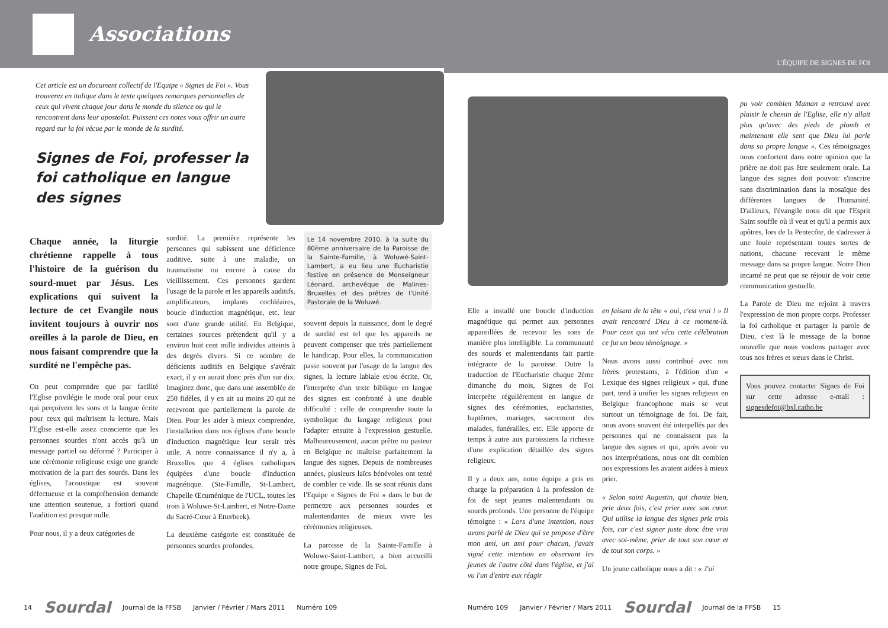Associations
Cet article est un document collectif de l'Equipe « Signes de Foi ». Vous trouverez en italique dans le texte quelques remarques personnelles de ceux qui vivent chaque jour dans le monde du silence ou qui le rencontrent dans leur apostolat. Puissent ces notes vous offrir un autre regard sur la foi vécue par le monde de la surdité.
Signes de Foi, professer la foi catholique en langue des signes
Chaque année, la liturgie chrétienne rappelle à tous l'histoire de la guérison du sourd-muet par Jésus. Les explications qui suivent la lecture de cet Evangile nous invitent toujours à ouvrir nos oreilles à la parole de Dieu, en nous faisant comprendre que la surdité ne l'empêche pas.
On peut comprendre que par facilité l'Eglise privilégie le mode oral pour ceux qui perçoivent les sons et la langue écrite pour ceux qui maîtrisent la lecture. Mais l'Eglise est-elle assez consciente que les personnes sourdes n'ont accès qu'à un message partiel ou déformé ? Participer à une cérémonie religieuse exige une grande motivation de la part des sourds. Dans les églises, l'acoustique est souvent défectueuse et la compréhension demande une attention soutenue, a fortiori quand l'audition est presque nulle.
Pour nous, il y a deux catégories de
surdité. La première représente les personnes qui subissent une déficience auditive, suite à une maladie, un traumatisme ou encore à cause du vieillissement. Ces personnes gardent l'usage de la parole et les appareils auditifs, amplificateurs, implants cochléaires, boucle d'induction magnétique, etc. leur sont d'une grande utilité. En Belgique, certaines sources prétendent qu'il y a environ huit cent mille individus atteints à des degrés divers. Si ce nombre de déficients auditifs en Belgique s'avérait exact, il y en aurait donc près d'un sur dix. Imaginez donc, que dans une assemblée de 250 fidèles, il y en ait au moins 20 qui ne recevront que partiellement la parole de Dieu. Pour les aider à mieux comprendre, l'installation dans nos églises d'une boucle d'induction magnétique leur serait très utile. A notre connaissance il n'y a, à Bruxelles que 4 églises catholiques équipées d'une boucle d'induction magnétique. (Ste-Famille, St-Lambert, Chapelle Œcuménique de l'UCL, toutes les trois à Woluwe-St-Lambert, et Notre-Dame du Sacré-Cœur à Etterbeek).
La deuxième catégorie est constituée de personnes sourdes profondes,
Le 14 novembre 2010, à la suite du 80ème anniversaire de la Paroisse de la Sainte-Famille, à Woluwé-Saint-Lambert, a eu lieu une Eucharistie festive en présence de Monseigneur Léonard, archevêque de Malines-Bruxelles et des prêtres de l'Unité Pastorale de la Woluwé.
souvent depuis la naissance, dont le degré de surdité est tel que les appareils ne peuvent compenser que très partiellement le handicap. Pour elles, la communication passe souvent par l'usage de la langue des signes, la lecture labiale et/ou écrite. Or, l'interprète d'un texte biblique en langue des signes est confronté à une double difficulté : celle de comprendre toute la symbolique du langage religieux pour l'adapter ensuite à l'expression gestuelle. Malheureusement, aucun prêtre ou pasteur en Belgique ne maîtrise parfaitement la langue des signes. Depuis de nombreuses années, plusieurs laïcs bénévoles ont tenté de combler ce vide. Ils se sont réunis dans l'Equipe « Signes de Foi » dans le but de permettre aux personnes sourdes et malentendantes de mieux vivre les cérémonies religieuses.
La paroisse de la Sainte-Famille à Woluwe-Saint-Lambert, a bien accueilli notre groupe, Signes de Foi.
14 Sourdal Journal de la FFSB Janvier / Février / Mars 2011 Numéro 109
L'ÉQUIPE DE SIGNES DE FOI
Elle a installé une boucle d'induction magnétique qui permet aux personnes appareillées de recevoir les sons de manière plus intelligible. La communauté des sourds et malentendants fait partie intégrante de la paroisse. Outre la traduction de l'Eucharistie chaque 2ème dimanche du mois, Signes de Foi interprète régulièrement en langue de signes des cérémonies, eucharisties, baptêmes, mariages, sacrement des malades, funérailles, etc. Elle apporte de temps à autre aux paroissiens la richesse d'une explication détaillée des signes religieux.
Il y a deux ans, notre équipe a pris en charge la préparation à la profession de foi de sept jeunes malentendants ou sourds profonds. Une personne de l'équipe témoigne : « Lors d'une intention, nous avons parlé de Dieu qui se propose d'être mon ami, un ami pour chacun, j'avais signé cette intention en observant les jeunes de l'autre côté dans l'église, et j'ai vu l'un d'entre eux réagir
en faisant de la tête « oui, c'est vrai ! » Il avait rencontré Dieu à ce moment-là. Pour ceux qui ont vécu cette célébration ce fut un beau témoignage. »
Nous avons aussi contribué avec nos frères protestants, à l'édition d'un « Lexique des signes religieux » qui, d'une part, tend à unifier les signes religieux en Belgique francophone mais se veut surtout un témoignage de foi. De fait, nous avons souvent été interpellés par des personnes qui ne connaissent pas la langue des signes et qui, après avoir vu nos interprétations, nous ont dit combien nos expressions les avaient aidées à mieux prier.
« Selon saint Augustin, qui chante bien, prie deux fois, c'est prier avec son cœur. Qui utilise la langue des signes prie trois fois, car c'est signer juste donc être vrai avec soi-même, prier de tout son cœur et de tout son corps. »
Un jeune catholique nous a dit : « J'ai
pu voir combien Maman a retrouvé avec plaisir le chemin de l'Eglise, elle n'y allait plus qu'avec des pieds de plomb et maintenant elle sent que Dieu lui parle dans sa propre langue ». Ces témoignages nous confortent dans notre opinion que la prière ne doit pas être seulement orale. La langue des signes doit pouvoir s'inscrire sans discrimination dans la mosaïque des différentes langues de l'humanité. D'ailleurs, l'évangile nous dit que l'Esprit Saint souffle où il veut et qu'il a permis aux apôtres, lors de la Pentecôte, de s'adresser à une foule représentant toutes sortes de nations, chacune recevant le même message dans sa propre langue. Notre Dieu incarné ne peut que se réjouir de voir cette communication gestuelle.
La Parole de Dieu me rejoint à travers l'expression de mon propre corps. Professer la foi catholique et partager la parole de Dieu, c'est là le message de la bonne nouvelle que nous voulons partager avec tous nos frères et sœurs dans le Christ.
Vous pouvez contacter Signes de Foi sur cette adresse e-mail : signesdefoi@bxl.catho.be
Numéro 109 Janvier / Février / Mars 2011 Sourdal Journal de la FFSB 15